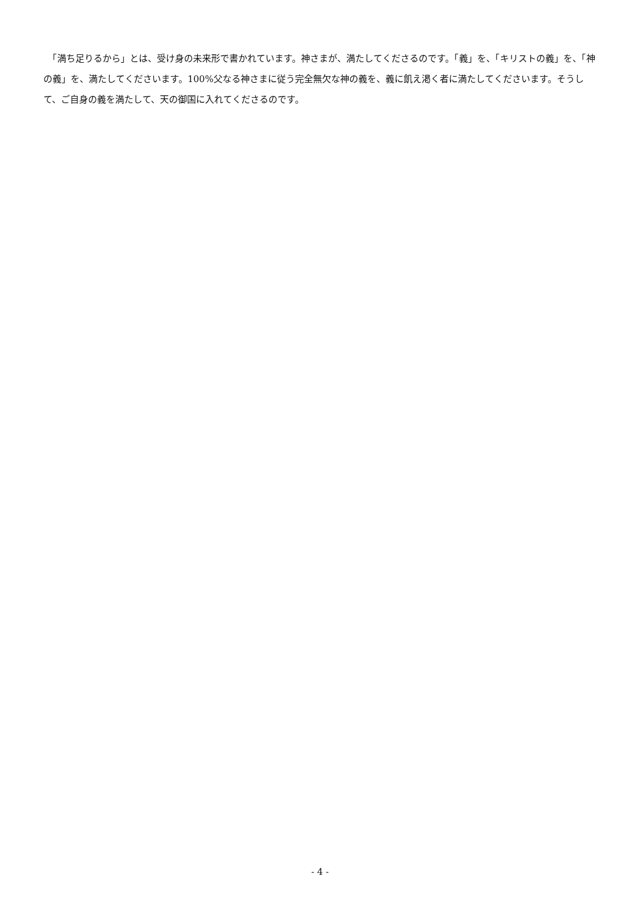「満ち足りるから」とは、受け身の未来形で書かれています。神さまが、満たしてくださるのです。「義」を、「キリストの義」を、「神の義」を、満たしてくださいます。100%父なる神さまに従う完全無欠な神の義を、義に飢え渇く者に満たしてくださいます。そうして、ご自身の義を満たして、天の御国に入れてくださるのです。
- 4 -